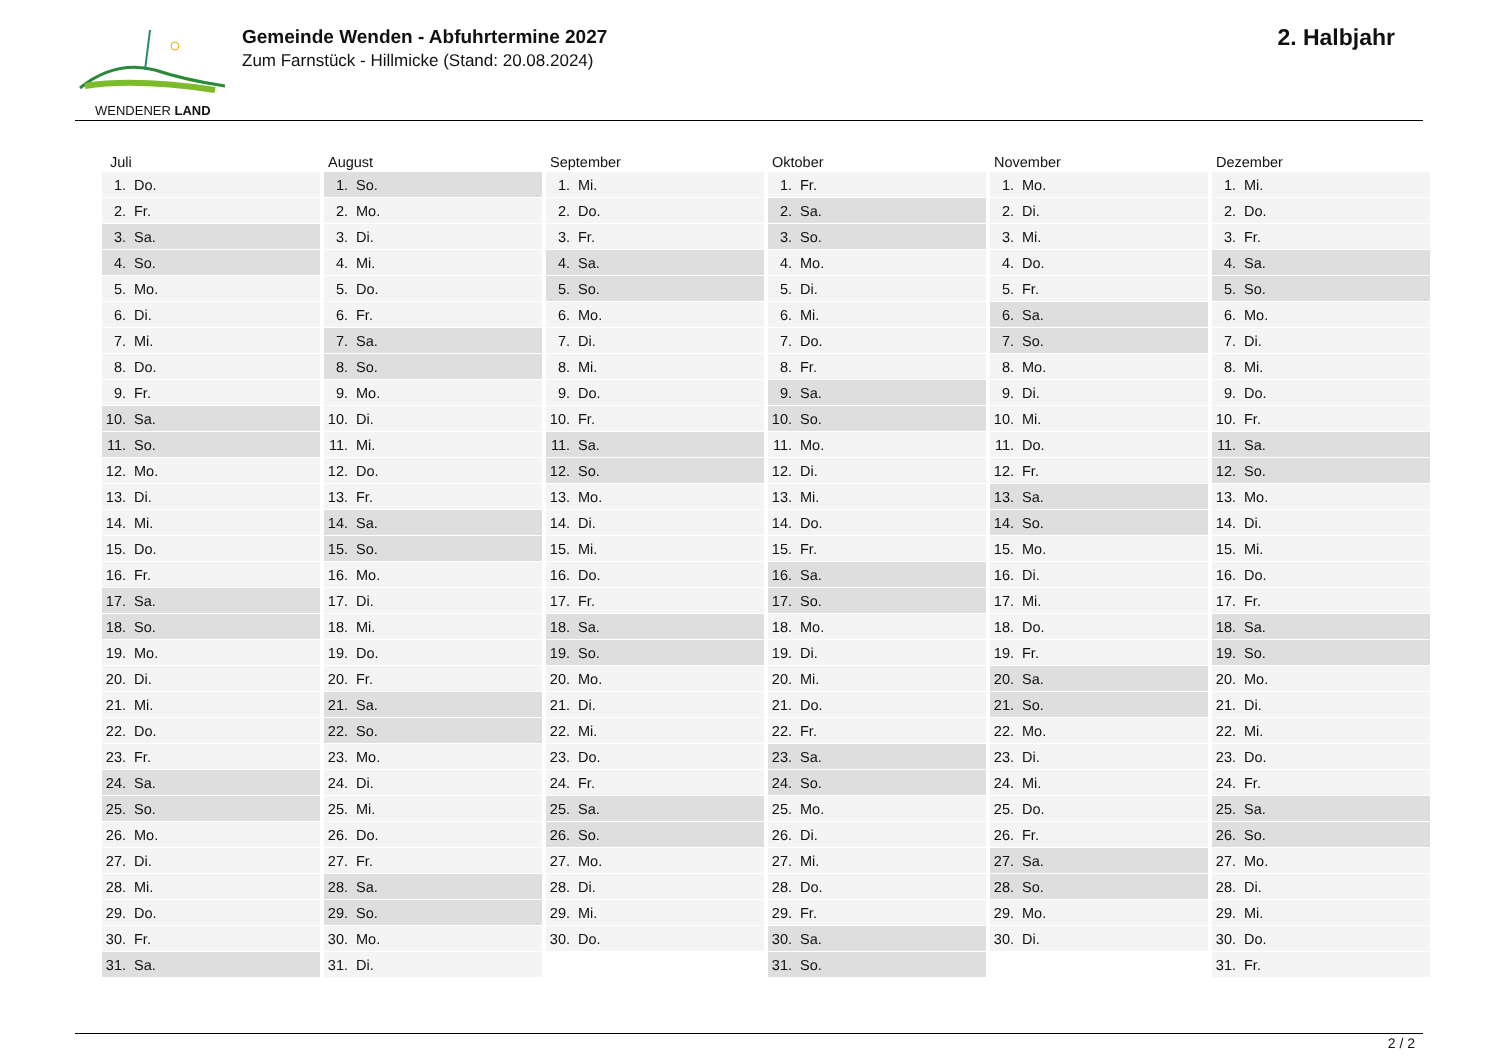WENDENER LAND
Gemeinde Wenden - Abfuhrtermine 2027
Zum Farnstück - Hillmicke (Stand: 20.08.2024)
2. Halbjahr
| Juli | | August | | September | | Oktober | | November | | Dezember | |
| --- | --- | --- | --- | --- | --- | --- | --- | --- | --- | --- | --- |
| 1. | Do. | 1. | So. | 1. | Mi. | 1. | Fr. | 1. | Mo. | 1. | Mi. |
| 2. | Fr. | 2. | Mo. | 2. | Do. | 2. | Sa. | 2. | Di. | 2. | Do. |
| 3. | Sa. | 3. | Di. | 3. | Fr. | 3. | So. | 3. | Mi. | 3. | Fr. |
| 4. | So. | 4. | Mi. | 4. | Sa. | 4. | Mo. | 4. | Do. | 4. | Sa. |
| 5. | Mo. | 5. | Do. | 5. | So. | 5. | Di. | 5. | Fr. | 5. | So. |
| 6. | Di. | 6. | Fr. | 6. | Mo. | 6. | Mi. | 6. | Sa. | 6. | Mo. |
| 7. | Mi. | 7. | Sa. | 7. | Di. | 7. | Do. | 7. | So. | 7. | Di. |
| 8. | Do. | 8. | So. | 8. | Mi. | 8. | Fr. | 8. | Mo. | 8. | Mi. |
| 9. | Fr. | 9. | Mo. | 9. | Do. | 9. | Sa. | 9. | Di. | 9. | Do. |
| 10. | Sa. | 10. | Di. | 10. | Fr. | 10. | So. | 10. | Mi. | 10. | Fr. |
| 11. | So. | 11. | Mi. | 11. | Sa. | 11. | Mo. | 11. | Do. | 11. | Sa. |
| 12. | Mo. | 12. | Do. | 12. | So. | 12. | Di. | 12. | Fr. | 12. | So. |
| 13. | Di. | 13. | Fr. | 13. | Mo. | 13. | Mi. | 13. | Sa. | 13. | Mo. |
| 14. | Mi. | 14. | Sa. | 14. | Di. | 14. | Do. | 14. | So. | 14. | Di. |
| 15. | Do. | 15. | So. | 15. | Mi. | 15. | Fr. | 15. | Mo. | 15. | Mi. |
| 16. | Fr. | 16. | Mo. | 16. | Do. | 16. | Sa. | 16. | Di. | 16. | Do. |
| 17. | Sa. | 17. | Di. | 17. | Fr. | 17. | So. | 17. | Mi. | 17. | Fr. |
| 18. | So. | 18. | Mi. | 18. | Sa. | 18. | Mo. | 18. | Do. | 18. | Sa. |
| 19. | Mo. | 19. | Do. | 19. | So. | 19. | Di. | 19. | Fr. | 19. | So. |
| 20. | Di. | 20. | Fr. | 20. | Mo. | 20. | Mi. | 20. | Sa. | 20. | Mo. |
| 21. | Mi. | 21. | Sa. | 21. | Di. | 21. | Do. | 21. | So. | 21. | Di. |
| 22. | Do. | 22. | So. | 22. | Mi. | 22. | Fr. | 22. | Mo. | 22. | Mi. |
| 23. | Fr. | 23. | Mo. | 23. | Do. | 23. | Sa. | 23. | Di. | 23. | Do. |
| 24. | Sa. | 24. | Di. | 24. | Fr. | 24. | So. | 24. | Mi. | 24. | Fr. |
| 25. | So. | 25. | Mi. | 25. | Sa. | 25. | Mo. | 25. | Do. | 25. | Sa. |
| 26. | Mo. | 26. | Do. | 26. | So. | 26. | Di. | 26. | Fr. | 26. | So. |
| 27. | Di. | 27. | Fr. | 27. | Mo. | 27. | Mi. | 27. | Sa. | 27. | Mo. |
| 28. | Mi. | 28. | Sa. | 28. | Di. | 28. | Do. | 28. | So. | 28. | Di. |
| 29. | Do. | 29. | So. | 29. | Mi. | 29. | Fr. | 29. | Mo. | 29. | Mi. |
| 30. | Fr. | 30. | Mo. | 30. | Do. | 30. | Sa. | 30. | Di. | 30. | Do. |
| 31. | Sa. | 31. | Di. | | | 31. | So. | | | 31. | Fr. |
2 / 2